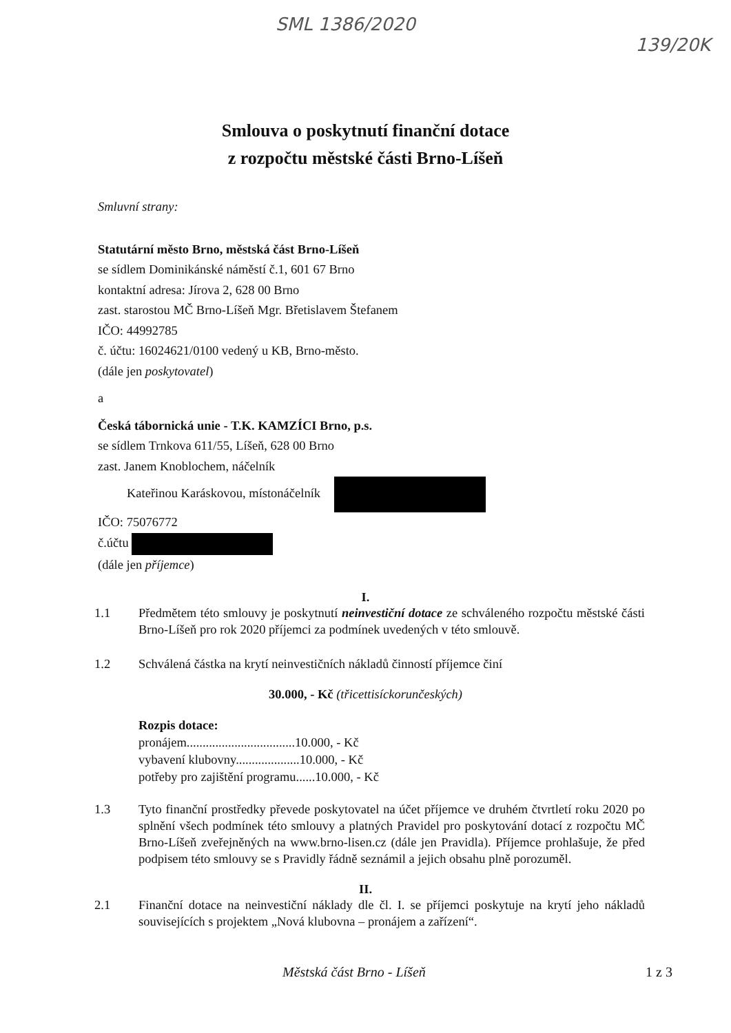SML 1386/2020 139/20K
Smlouva o poskytnutí finanční dotace
z rozpočtu městské části Brno-Líšeň
Smluvní strany:
Statutární město Brno, městská část Brno-Líšeň
se sídlem Dominikánské náměstí č.1, 601 67 Brno
kontaktní adresa: Jírova 2, 628 00 Brno
zast. starostou MČ Brno-Líšeň Mgr. Břetislavem Štefanem
IČO: 44992785
č. účtu: 16024621/0100 vedený u KB, Brno-město.
(dále jen poskytovatel)
a
Česká tábornická unie - T.K. KAMZÍCI Brno, p.s.
se sídlem Trnkova 611/55, Líšeň, 628 00 Brno
zast. Janem Knoblochem, náčelník
Kateřinou Karáskovou, místonáčelník
IČO: 75076772
č.účtu
(dále jen příjemce)
I.
1.1 Předmětem této smlouvy je poskytnutí neinvestiční dotace ze schváleného rozpočtu městské části Brno-Líšeň pro rok 2020 příjemci za podmínek uvedených v této smlouvě.
1.2 Schválená částka na krytí neinvestičních nákladů činností příjemce činí
30.000, - Kč (třicettisíckorunčeských)
Rozpis dotace:
pronájem..................................10.000, - Kč
vybavení klubovny....................10.000, - Kč
potřeby pro zajištění programu......10.000, - Kč
1.3 Tyto finanční prostředky převede poskytovatel na účet příjemce ve druhém čtvrtletí roku 2020 po splnění všech podmínek této smlouvy a platných Pravidel pro poskytování dotací z rozpočtu MČ Brno-Líšeň zveřejněných na www.brno-lisen.cz (dále jen Pravidla). Příjemce prohlašuje, že před podpisem této smlouvy se s Pravidly řádně seznámil a jejich obsahu plně porozuměl.
II.
2.1 Finanční dotace na neinvestiční náklady dle čl. I. se příjemci poskytuje na krytí jeho nákladů souvisejících s projektem „Nová klubovna – pronájem a zařízení“.
Městská část Brno - Líšeň 1 z 3